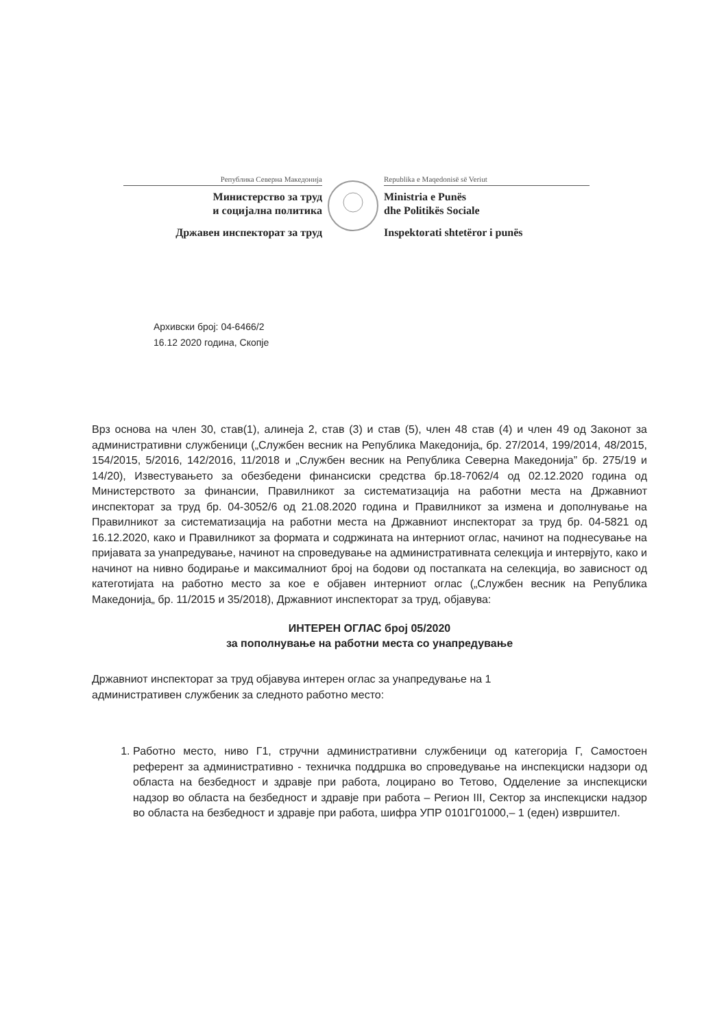Република Северна Македонија
Министерство за труд
и социјална политика
Државен инспекторат за труд
Republika e Maqedonisë së Veriut
Ministria e Punës
dhe Politikës Sociale
Inspektorati shtetëror i punës
Архивски број: 04-6466/2
16.12 2020 година, Скопје
Врз основа на член 30, став(1), алинеја 2, став (3) и став (5), член 48 став (4) и член 49 од Законот за административни службеници („Службен весник на Република Македонија„ бр. 27/2014, 199/2014, 48/2015, 154/2015, 5/2016, 142/2016, 11/2018 и „Службен весник на Република Северна Македонија” бр. 275/19 и 14/20), Известувањето за обезбедени финансиски средства бр.18-7062/4 од 02.12.2020 година од Министерството за финансии, Правилникот за систематизација на работни места на Државниот инспекторат за труд бр. 04-3052/6 од 21.08.2020 година и Правилникот за измена и дополнување на Правилникот за систематизација на работни места на Државниот инспекторат за труд бр. 04-5821 од 16.12.2020, како и Правилникот за формата и содржината на интерниот оглас, начинот на поднесување на пријавата за унапредување, начинот на спроведување на административната селекција и интервјуто, како и начинот на нивно бодирање и максималниот број на бодови од постапката на селекција, во зависност од категотијата на работно место за кое е објавен интерниот оглас („Службен весник на Република Македонија„ бр. 11/2015 и 35/2018), Државниот инспекторат за труд, објавува:
ИНТЕРЕН ОГЛАС број 05/2020
за пополнување на работни места со унапредување
Државниот инспекторат за труд објавува интерен оглас за унапредување на 1
административен службеник за следното работно место:
1. Работно место, ниво Г1, стручни административни службеници од категорија Г, Самостоен референт за административно - техничка поддршка во спроведување на инспекциски надзори од областа на безбедност и здравје при работа, лоцирано во Тетово, Одделение за инспекциски надзор во областа на безбедност и здравје при работа – Регион III, Сектор за инспекциски надзор во областа на безбедност и здравје при работа, шифра УПР 0101Г01000,– 1 (еден) извршител.